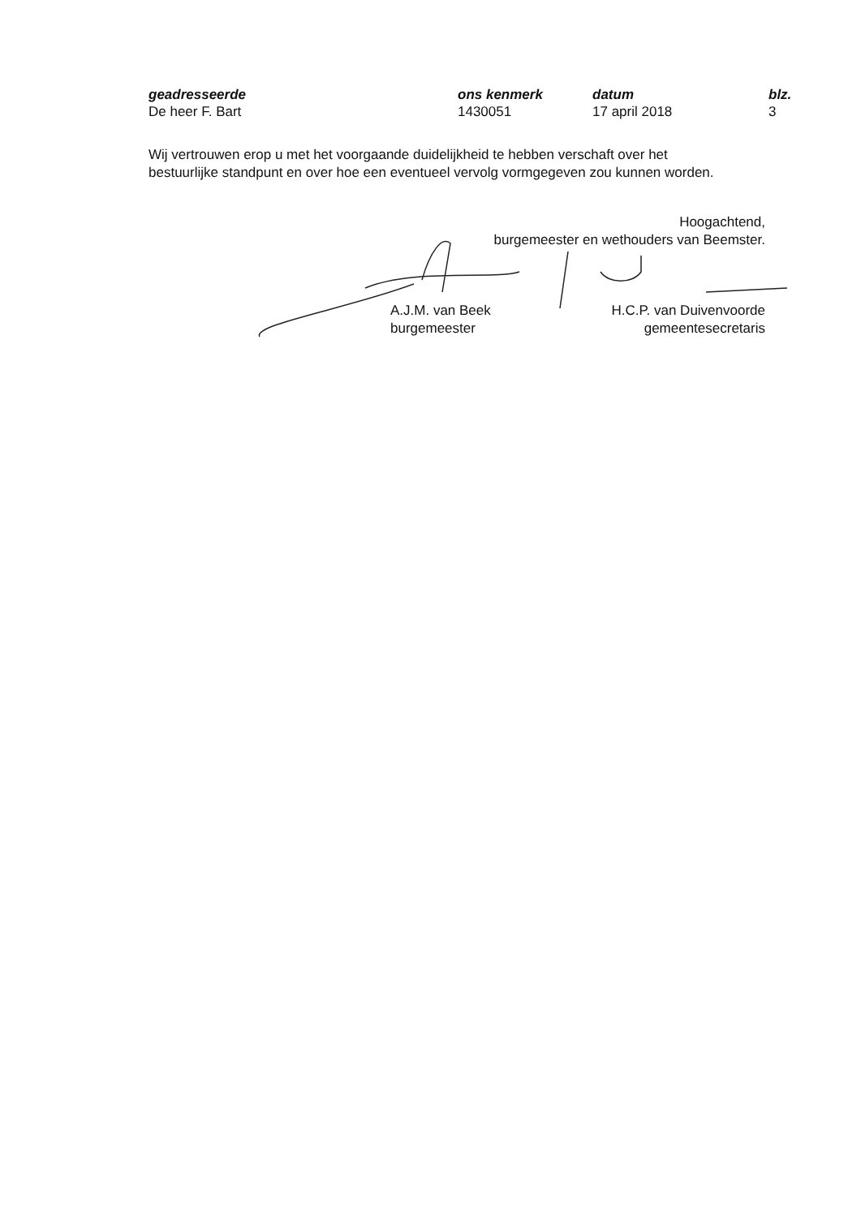geadresseerde
De heer F. Bart
ons kenmerk
1430051
datum
17 april 2018
blz.
3
Wij vertrouwen erop u met het voorgaande duidelijkheid te hebben verschaft over het bestuurlijke standpunt en over hoe een eventueel vervolg vormgegeven zou kunnen worden.
Hoogachtend,
burgemeester en wethouders van Beemster.
A.J.M. van Beek
burgemeester
H.C.P. van Duivenvoorde
gemeentesecretaris